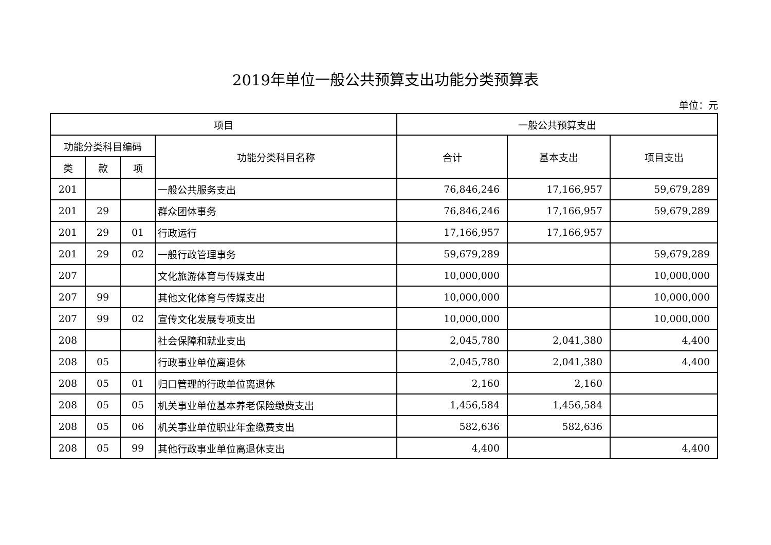2019年单位一般公共预算支出功能分类预算表
单位：元
| 项目 | | | | 一般公共预算支出 | | |
| --- | --- | --- | --- | --- | --- | --- |
| 功能分类科目编码 | | | 功能分类科目名称 | 合计 | 基本支出 | 项目支出 |
| 类 | 款 | 项 | | | | |
| 201 | | | 一般公共服务支出 | 76,846,246 | 17,166,957 | 59,679,289 |
| 201 | 29 | | 群众团体事务 | 76,846,246 | 17,166,957 | 59,679,289 |
| 201 | 29 | 01 | 行政运行 | 17,166,957 | 17,166,957 | |
| 201 | 29 | 02 | 一般行政管理事务 | 59,679,289 | | 59,679,289 |
| 207 | | | 文化旅游体育与传媒支出 | 10,000,000 | | 10,000,000 |
| 207 | 99 | | 其他文化体育与传媒支出 | 10,000,000 | | 10,000,000 |
| 207 | 99 | 02 | 宣传文化发展专项支出 | 10,000,000 | | 10,000,000 |
| 208 | | | 社会保障和就业支出 | 2,045,780 | 2,041,380 | 4,400 |
| 208 | 05 | | 行政事业单位离退休 | 2,045,780 | 2,041,380 | 4,400 |
| 208 | 05 | 01 | 归口管理的行政单位离退休 | 2,160 | 2,160 | |
| 208 | 05 | 05 | 机关事业单位基本养老保险缴费支出 | 1,456,584 | 1,456,584 | |
| 208 | 05 | 06 | 机关事业单位职业年金缴费支出 | 582,636 | 582,636 | |
| 208 | 05 | 99 | 其他行政事业单位离退休支出 | 4,400 | | 4,400 |